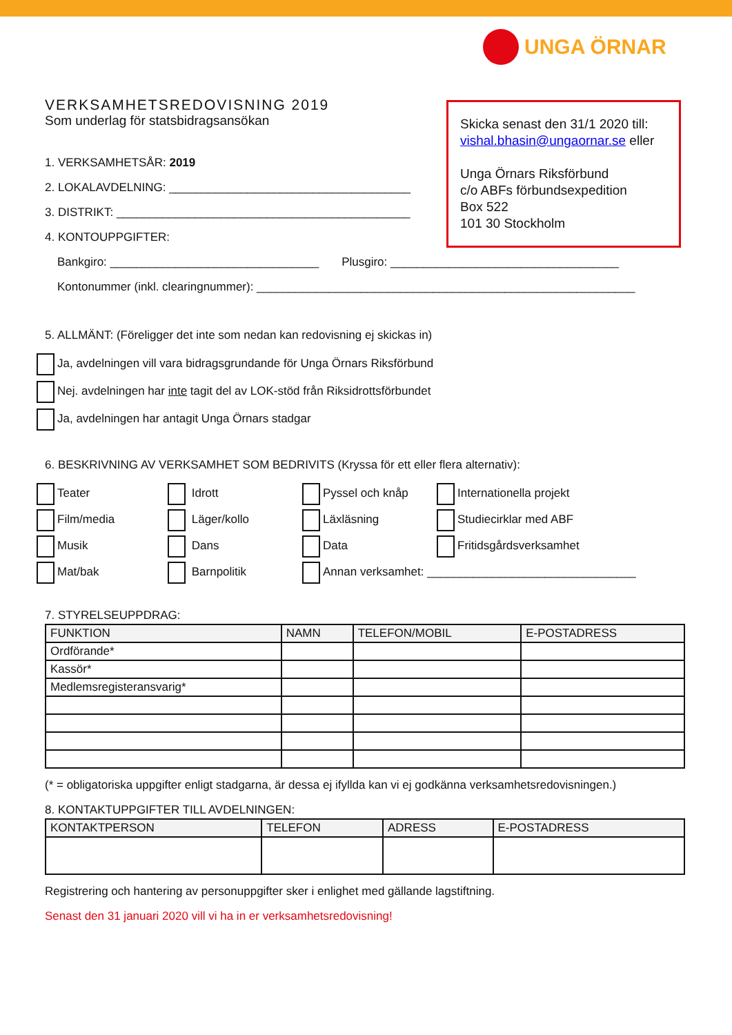UNGA ÖRNAR
Skicka senast den 31/1 2020 till:
vishal.bhasin@ungaornar.se eller
Unga Örnars Riksförbund
c/o ABFs förbundsexpedition
Box 522
101 30 Stockholm
VERKSAMHETSREDOVISNING 2019
Som underlag för statsbidragsansökan
1. VERKSAMHETSÅR: 2019
2. LOKALAVDELNING: _____________________________________
3. DISTRIKT: _____________________________________________
4. KONTOUPPGIFTER:
Bankgiro: ________________________________ Plusgiro: ___________________________________
Kontonummer (inkl. clearingnummer): __________________________________________________________
5. ALLMÄNT: (Föreligger det inte som nedan kan redovisning ej skickas in)
Ja, avdelningen vill vara bidragsgrundande för Unga Örnars Riksförbund
Nej. avdelningen har inte tagit del av LOK-stöd från Riksidrottsförbundet
Ja, avdelningen har antagit Unga Örnars stadgar
6. BESKRIVNING AV VERKSAMHET SOM BEDRIVITS (Kryssa för ett eller flera alternativ):
Teater
Idrott
Pyssel och knåp
Internationella projekt
Film/media
Läger/kollo
Läxläsning
Studiecirklar med ABF
Musik
Dans
Data
Fritidsgårdsverksamhet
Mat/bak
Barnpolitik
Annan verksamhet: ________________________________
7. STYRELSEUPPDRAG:
| FUNKTION | NAMN | TELEFON/MOBIL | E-POSTADRESS |
| --- | --- | --- | --- |
| Ordförande* | | | |
| Kassör* | | | |
| Medlemsregisteransvarig* | | | |
(* = obligatoriska uppgifter enligt stadgarna, är dessa ej ifyllda kan vi ej godkänna verksamhetsredovisningen.)
8. KONTAKTUPPGIFTER TILL AVDELNINGEN:
| KONTAKTPERSON | TELEFON | ADRESS | E-POSTADRESS |
| --- | --- | --- | --- |
Registrering och hantering av personuppgifter sker i enlighet med gällande lagstiftning.
Senast den 31 januari 2020 vill vi ha in er verksamhetsredovisning!